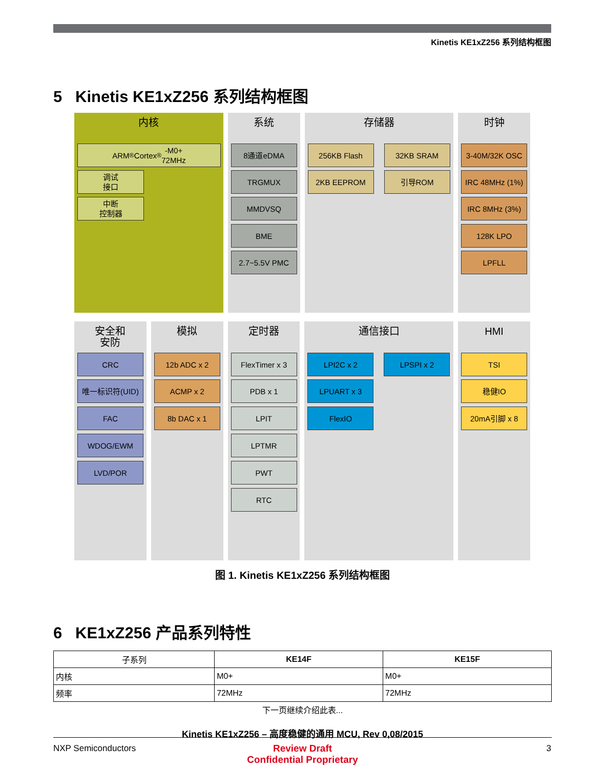Kinetis KE1xZ256 系列结构框图
5 Kinetis KE1xZ256 系列结构框图
内核
ARM<sup>®</sup> Cortex<sup>®</sup>-M0+
72MHz
调试
接口
中断
控制器
系统
8通道eDMA
TRGMUX
MMDVSQ
BME
2.7~5.5V PMC
存储器
256KB Flash 32KB SRAM
2KB EEPROM 引导ROM
时钟
3-40M/32K OSC
IRC 48MHz (1%)
IRC 8MHz (3%)
128K LPO
LPFLL
安全和
安防
CRC
唯一标识符(UID)
FAC
WDOG/EWM
LVD/POR
模拟
12b ADC x 2
ACMP x 2
8b DAC x 1
定时器
FlexTimer x 3
PDB x 1
LPIT
LPTMR
PWT
RTC
通信接口
LPI2C x 2 LPSPI x 2
LPUART x 3
FlexIO
HMI
TSI
稳健IO
20mA引脚 x 8
图 1. Kinetis KE1xZ256 系列结构框图
6 KE1xZ256 产品系列特性
| 子系列 | KE14F | KE15F |
| --- | --- | --- |
| 内核 | M0+ | M0+ |
| 频率 | 72MHz | 72MHz |
下一页继续介绍此表...
Kinetis KE1xZ256 – 高度稳健的通用 MCU, Rev 0,08/2015
NXP Semiconductors 3
Review Draft
Confidential Proprietary